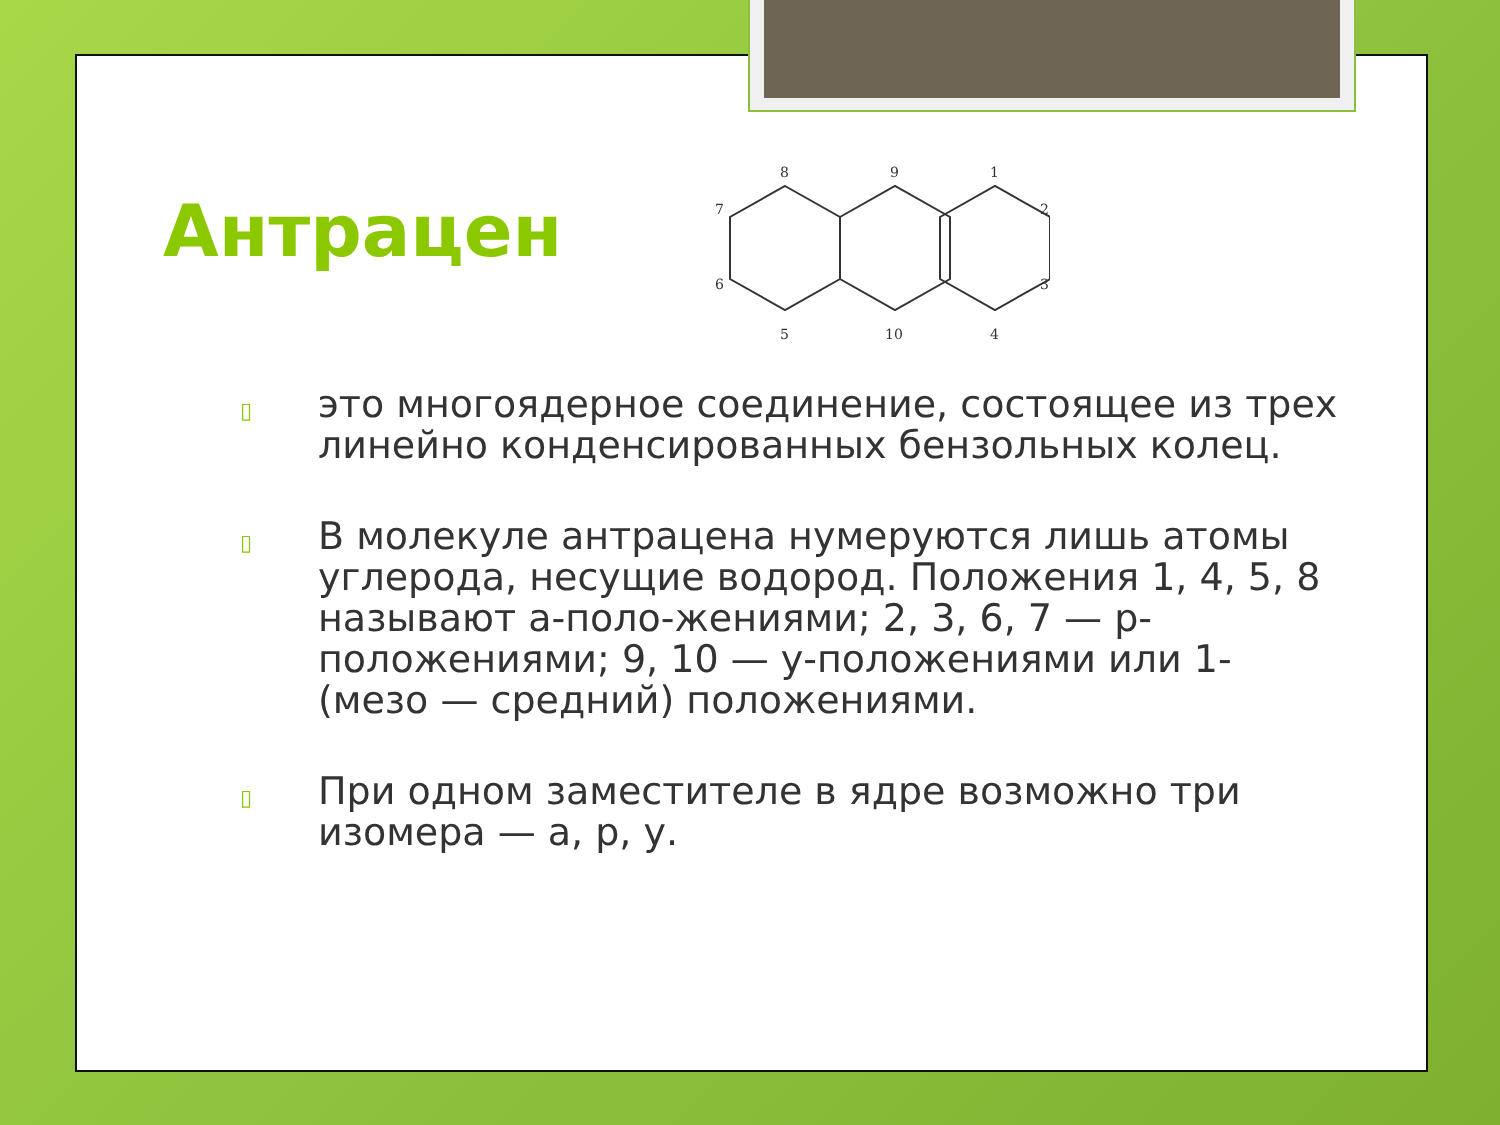Антрацен
8
9
1
7
2
6
3
5
10
4
▯ это многоядерное соединение, состоящее из трех линейно конденсированных бензольных колец.
▯ В молекуле антрацена нумеруются лишь атомы углерода, несущие водород. Положения 1, 4, 5, 8 называют а-поло-жениями; 2, 3, 6, 7 — р-положениями; 9, 10 — у-положениями или 1- (мезо — средний) положениями.
▯ При одном заместителе в ядре возможно три изомера — а, р, у.